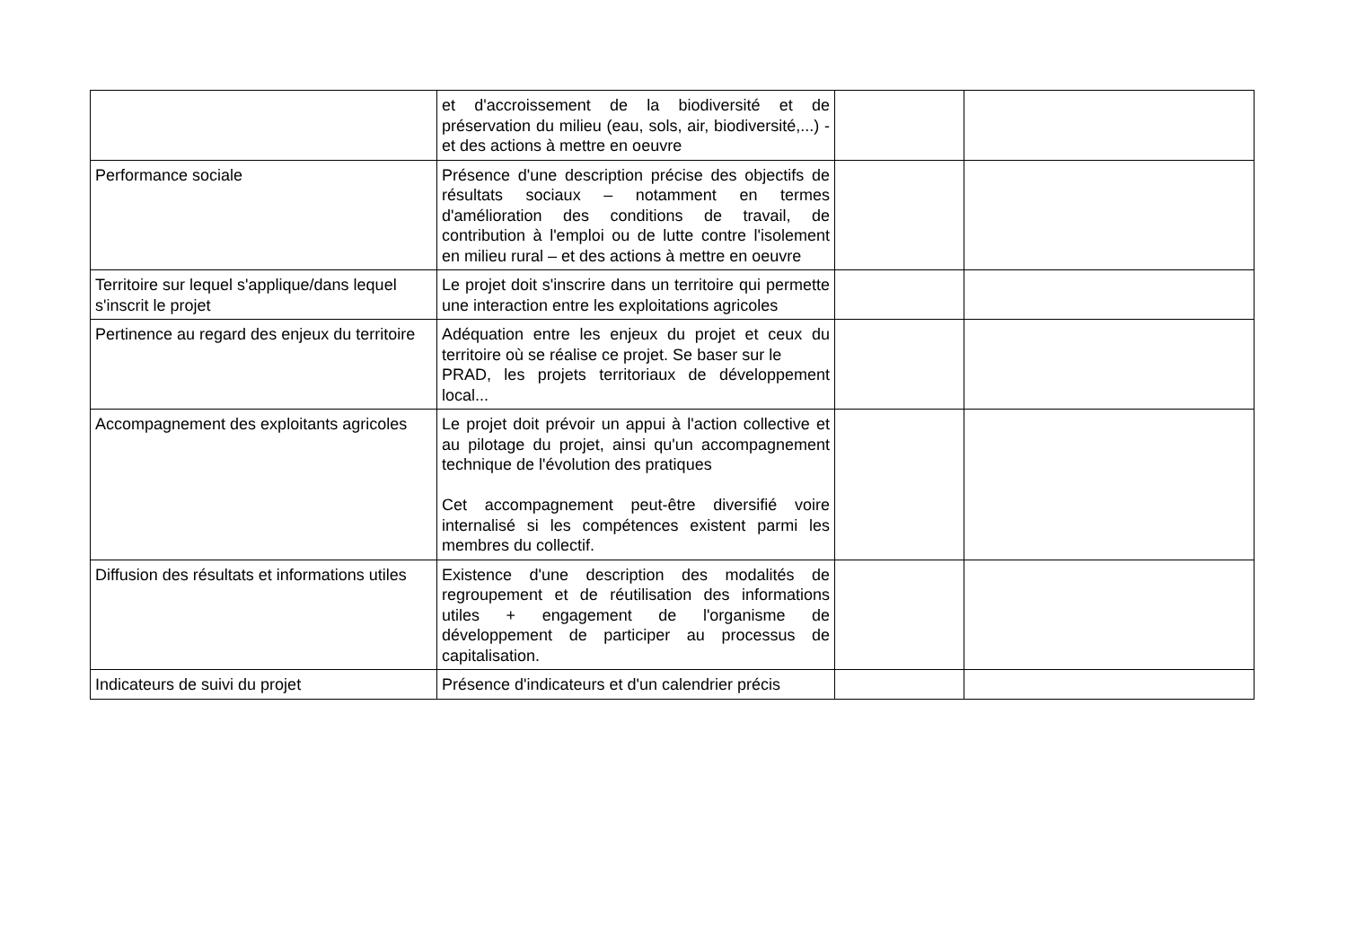| | et d'accroissement de la biodiversité et de préservation du milieu (eau, sols, air, biodiversité,...) - et des actions à mettre en oeuvre | | |
| Performance sociale | Présence d'une description précise des objectifs de résultats sociaux – notamment en termes d'amélioration des conditions de travail, de contribution à l'emploi ou de lutte contre l'isolement en milieu rural – et des actions à mettre en oeuvre | | |
| Territoire sur lequel s'applique/dans lequel s'inscrit le projet | Le projet doit s'inscrire dans un territoire qui permette une interaction entre les exploitations agricoles | | |
| Pertinence au regard des enjeux du territoire | Adéquation entre les enjeux du projet et ceux du territoire où se réalise ce projet. Se baser sur le PRAD, les projets territoriaux de développement local... | | |
| Accompagnement des exploitants agricoles | Le projet doit prévoir un appui à l'action collective et au pilotage du projet, ainsi qu'un accompagnement technique de l'évolution des pratiques Cet accompagnement peut-être diversifié voire internalisé si les compétences existent parmi les membres du collectif. | | |
| Diffusion des résultats et informations utiles | Existence d'une description des modalités de regroupement et de réutilisation des informations utiles + engagement de l'organisme de développement de participer au processus de capitalisation. | | |
| Indicateurs de suivi du projet | Présence d'indicateurs et d'un calendrier précis | | |